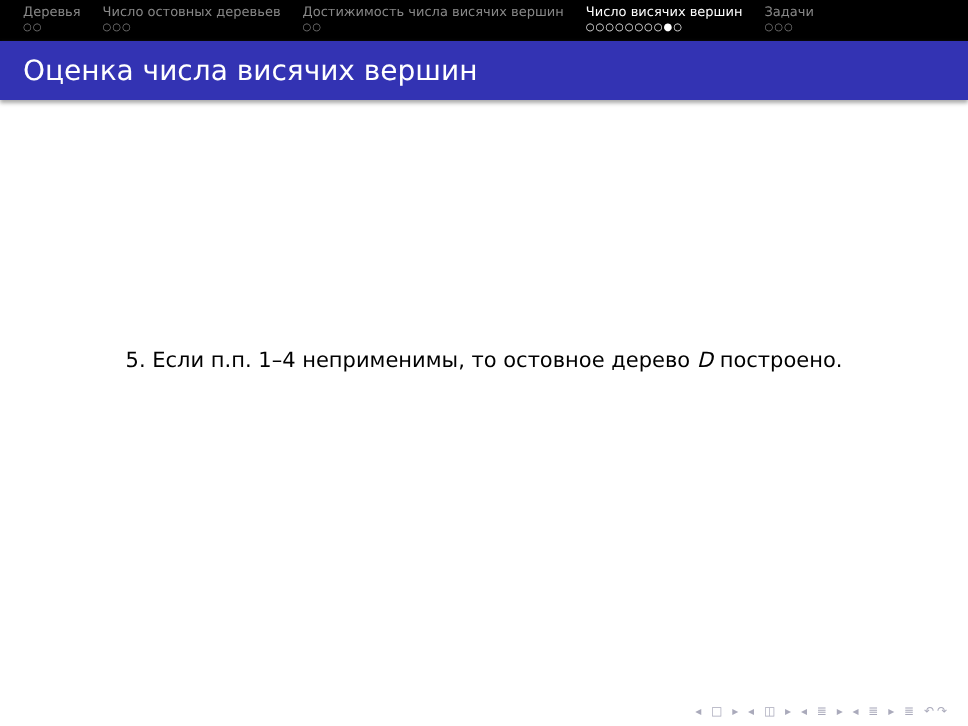Деревья
○○
Число остовных деревьев
○○○
Достижимость числа висячих вершин
○○
Число висячих вершин
○○○○○○○○●○
Задачи
○○○
Оценка числа висячих вершин
5. Если п.п. 1–4 неприменимы, то остовное дерево D построено.
◂ □ ▸ ◂ ◫ ▸ ◂ ≣ ▸ ◂ ≣ ▸ ≣ ↶↷